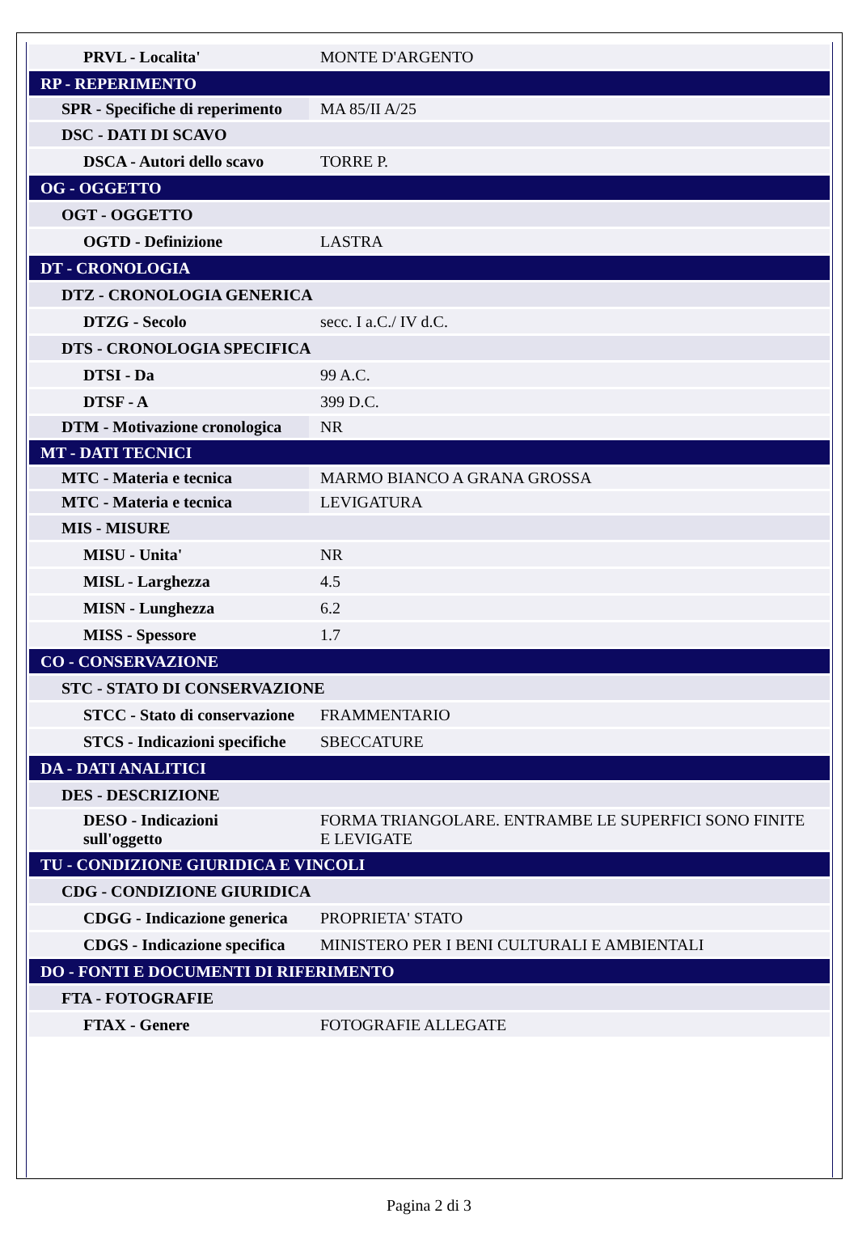| PRVL - Localita' | MONTE D'ARGENTO |
| RP - REPERIMENTO | |
| SPR - Specifiche di reperimento | MA 85/II A/25 |
| DSC - DATI DI SCAVO | |
| DSCA - Autori dello scavo | TORRE P. |
| OG - OGGETTO | |
| OGT - OGGETTO | |
| OGTD - Definizione | LASTRA |
| DT - CRONOLOGIA | |
| DTZ - CRONOLOGIA GENERICA | |
| DTZG - Secolo | secc. I a.C./ IV d.C. |
| DTS - CRONOLOGIA SPECIFICA | |
| DTSI - Da | 99 A.C. |
| DTSF - A | 399 D.C. |
| DTM - Motivazione cronologica | NR |
| MT - DATI TECNICI | |
| MTC - Materia e tecnica | MARMO BIANCO A GRANA GROSSA |
| MTC - Materia e tecnica | LEVIGATURA |
| MIS - MISURE | |
| MISU - Unita' | NR |
| MISL - Larghezza | 4.5 |
| MISN - Lunghezza | 6.2 |
| MISS - Spessore | 1.7 |
| CO - CONSERVAZIONE | |
| STC - STATO DI CONSERVAZIONE | |
| STCC - Stato di conservazione | FRAMMENTARIO |
| STCS - Indicazioni specifiche | SBECCATURE |
| DA - DATI ANALITICI | |
| DES - DESCRIZIONE | |
| DESO - Indicazioni sull'oggetto | FORMA TRIANGOLARE. ENTRAMBE LE SUPERFICI SONO FINITE E LEVIGATE |
| TU - CONDIZIONE GIURIDICA E VINCOLI | |
| CDG - CONDIZIONE GIURIDICA | |
| CDGG - Indicazione generica | PROPRIETA' STATO |
| CDGS - Indicazione specifica | MINISTERO PER I BENI CULTURALI E AMBIENTALI |
| DO - FONTI E DOCUMENTI DI RIFERIMENTO | |
| FTA - FOTOGRAFIE | |
| FTAX - Genere | FOTOGRAFIE ALLEGATE |
Pagina 2 di 3